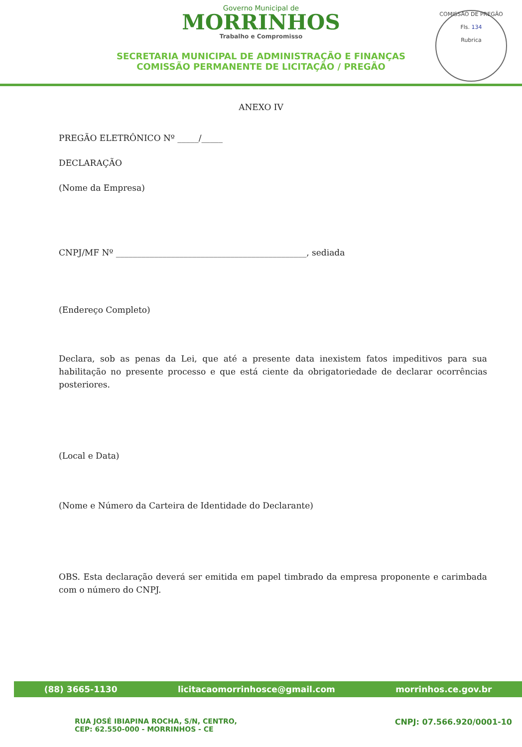Governo Municipal de
MORRINHOS
Trabalho e Compromisso
SECRETARIA MUNICIPAL DE ADMINISTRAÇÃO E FINANÇAS
COMISSÃO PERMANENTE DE LICITAÇÃO / PREGÃO
COMISSÃO DE PREGÃO
Fls. 134
Rubrica
ANEXO IV
PREGÃO ELETRÔNICO Nº _____/_____
DECLARAÇÃO
(Nome da Empresa)
CNPJ/MF Nº _____________________________________________, sediada
(Endereço Completo)
Declara, sob as penas da Lei, que até a presente data inexistem fatos impeditivos para sua habilitação no presente processo e que está ciente da obrigatoriedade de declarar ocorrências posteriores.
(Local e Data)
(Nome e Número da Carteira de Identidade do Declarante)
OBS. Esta declaração deverá ser emitida em papel timbrado da empresa proponente e carimbada com o número do CNPJ.
(88) 3665-1130 licitacaomorrinhosce@gmail.com morrinhos.ce.gov.br
RUA JOSÉ IBIAPINA ROCHA, S/N, CENTRO,
CEP: 62.550-000 - MORRINHOS - CE CNPJ: 07.566.920/0001-10